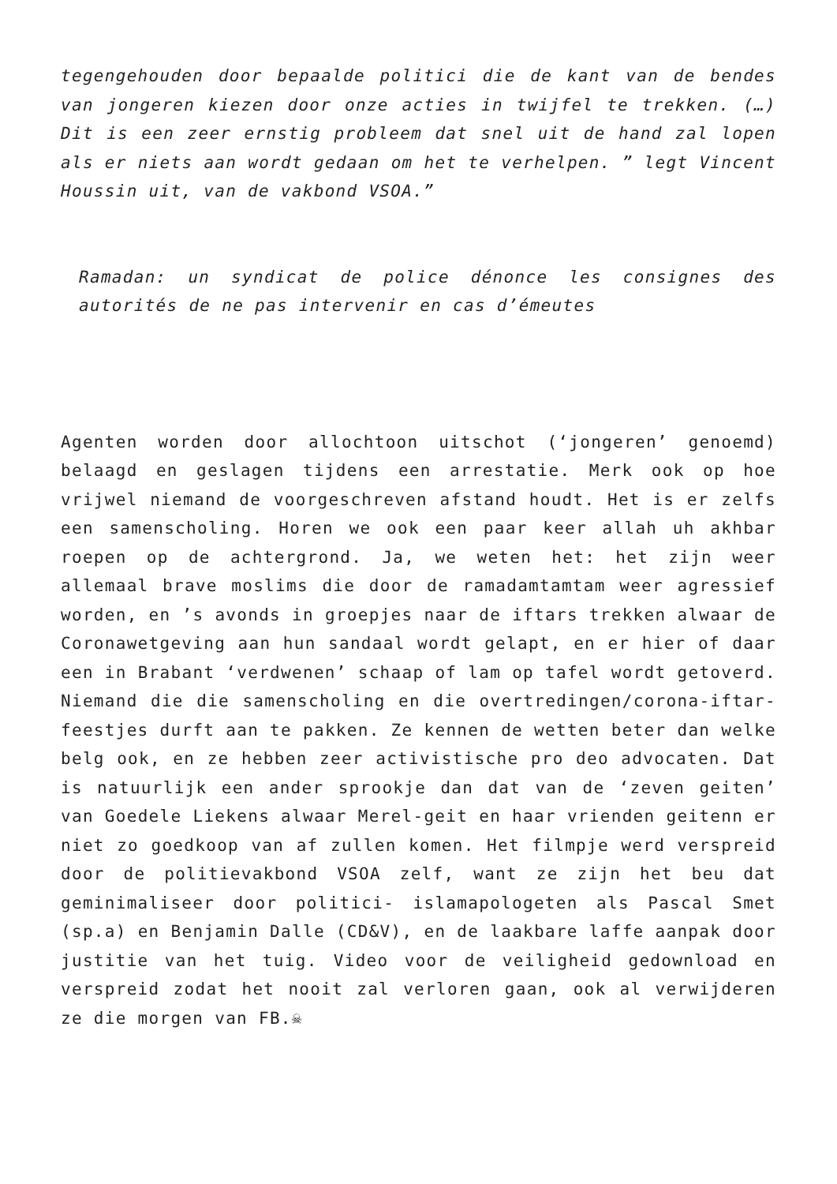tegengehouden door bepaalde politici die de kant van de bendes van jongeren kiezen door onze acties in twijfel te trekken. (…) Dit is een zeer ernstig probleem dat snel uit de hand zal lopen als er niets aan wordt gedaan om het te verhelpen. ” legt Vincent Houssin uit, van de vakbond VSOA.”
Ramadan: un syndicat de police dénonce les consignes des autorités de ne pas intervenir en cas d’émeutes
Agenten worden door allochtoon uitschot (‘jongeren’ genoemd) belaagd en geslagen tijdens een arrestatie. Merk ook op hoe vrijwel niemand de voorgeschreven afstand houdt. Het is er zelfs een samenscholing. Horen we ook een paar keer allah uh akhbar roepen op de achtergrond. Ja, we weten het: het zijn weer allemaal brave moslims die door de ramadamtamtam weer agressief worden, en ’s avonds in groepjes naar de iftars trekken alwaar de Coronawetgeving aan hun sandaal wordt gelapt, en er hier of daar een in Brabant ‘verdwenen’ schaap of lam op tafel wordt getoverd. Niemand die die samenscholing en die overtredingen/corona-iftar-feestjes durft aan te pakken. Ze kennen de wetten beter dan welke belg ook, en ze hebben zeer activistische pro deo advocaten. Dat is natuurlijk een ander sprookje dan dat van de ‘zeven geiten’ van Goedele Liekens alwaar Merel-geit en haar vrienden geitenn er niet zo goedkoop van af zullen komen. Het filmpje werd verspreid door de politievakbond VSOA zelf, want ze zijn het beu dat geminimaliseer door politici- islamapologeten als Pascal Smet (sp.a) en Benjamin Dalle (CD&V), en de laakbare laffe aanpak door justitie van het tuig. Video voor de veiligheid gedownload en verspreid zodat het nooit zal verloren gaan, ook al verwijderen ze die morgen van FB.☠